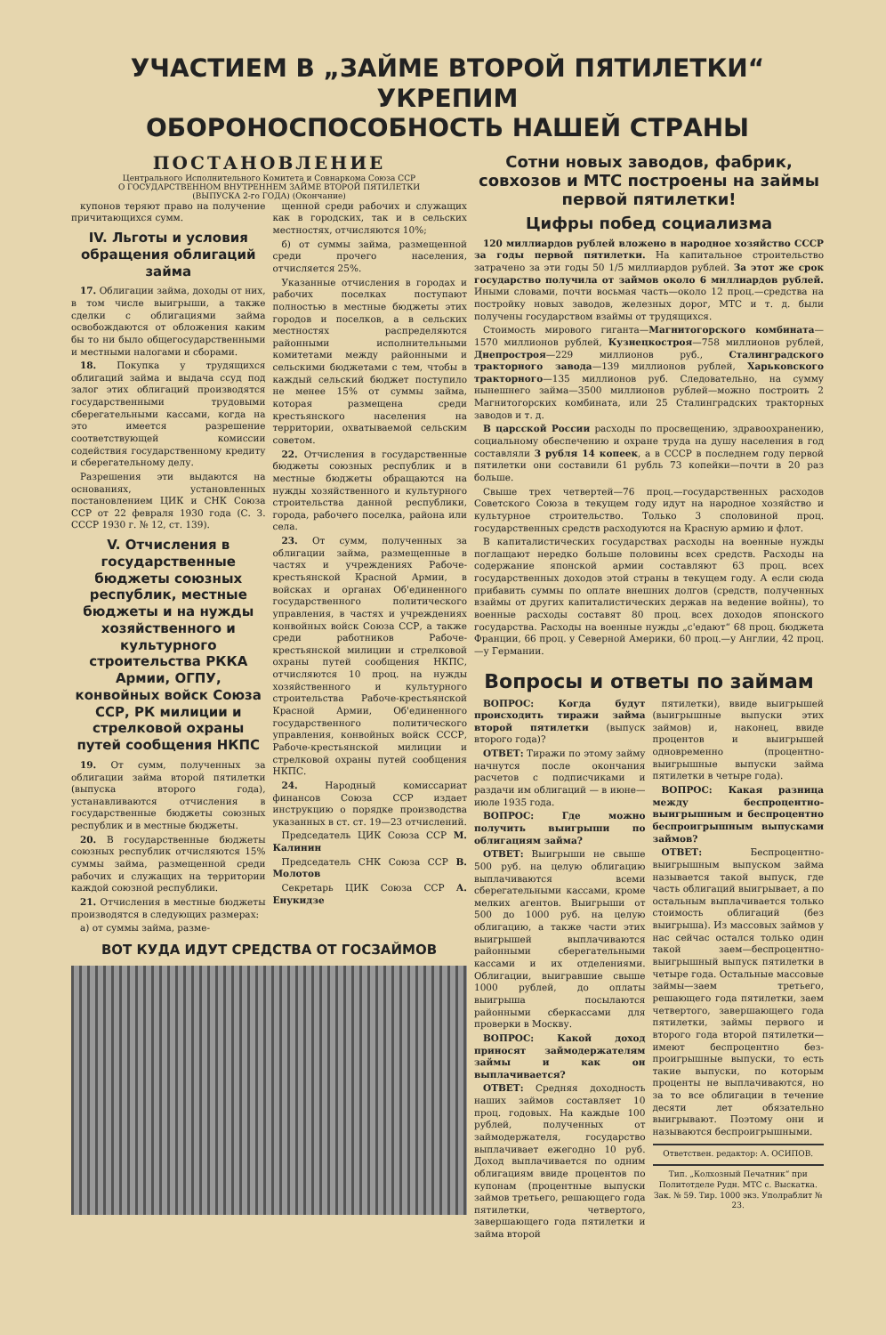УЧАСТИЕМ В „ЗАЙМЕ ВТОРОЙ ПЯТИЛЕТКИ“ УКРЕПИМ
ОБОРОНОСПОСОБНОСТЬ НАШЕЙ СТРАНЫ
ПОСТАНОВЛЕНИЕ
Центрального Исполнительного Комитета и Совнаркома Союза ССР
О ГОСУДАРСТВЕННОМ ВНУТРЕННЕМ ЗАЙМЕ ВТОРОЙ ПЯТИЛЕТКИ
(ВЫПУСКА 2-го ГОДА) (Окончание)
купонов теряют право на получение причитающихся сумм.
IV. Льготы и условия обращения облигаций займа
17. Облигации займа, доходы от них, в том числе выигрыши, а также сделки с облигациями займа освобождаются от обложения каким бы то ни было общегосударственными и местными налогами и сборами.
18. Покупка у трудящихся облигаций займа и выдача ссуд под залог этих облигаций производятся государственными трудовыми сберегательными кассами, когда на это имеется разрешение соответствующей комиссии содействия государственному кредиту и сберегательному делу.
Разрешения эти выдаются на основаниях, установленных постановлением ЦИК и СНК Союза ССР от 22 февраля 1930 года (С. З. СССР 1930 г. № 12, ст. 139).
V. Отчисления в государственные бюджеты союзных республик, местные бюджеты и на нужды хозяйственного и культурного строительства РККА Армии, ОГПУ, конвойных войск Союза ССР, РК милиции и стрелковой охраны путей сообщения НКПС
19. От сумм, полученных за облигации займа второй пятилетки (выпуска второго года), устанавливаются отчисления в государственные бюджеты союзных республик и в местные бюджеты.
20. В государственные бюджеты союзных республик отчисляются 15% суммы займа, размещенной среди рабочих и служащих на территории каждой союзной республики.
21. Отчисления в местные бюджеты производятся в следующих размерах:
а) от суммы займа, разме-
щенной среди рабочих и служащих как в городских, так и в сельских местностях, отчисляются 10%;
б) от суммы займа, размещенной среди прочего населения, отчисляется 25%.
Указанные отчисления в городах и рабочих поселках поступают полностью в местные бюджеты этих городов и поселков, а в сельских местностях распределяются районными исполнительными комитетами между районными и сельскими бюджетами с тем, чтобы в каждый сельский бюджет поступило не менее 15% от суммы займа, которая размещена среди крестьянского населения на территории, охватываемой сельским советом.
22. Отчисления в государственные бюджеты союзных республик и в местные бюджеты обращаются на нужды хозяйственного и культурного строительства данной республики, города, рабочего поселка, района или села.
23. От сумм, полученных за облигации займа, размещенные в частях и учреждениях Рабоче-крестьянской Красной Армии, в войсках и органах Об'единенного государственного политического управления, в частях и учреждениях конвойных войск Союза ССР, а также среди работников Рабоче-крестьянской милиции и стрелковой охраны путей сообщения НКПС, отчисляются 10 проц. на нужды хозяйственного и культурного строительства Рабоче-крестьянской Красной Армии, Об'единенного государственного политического управления, конвойных войск СССР, Рабоче-крестьянской милиции и стрелковой охраны путей сообщения НКПС.
24. Народный комиссариат финансов Союза ССР издает инструкцию о порядке производства указанных в ст. ст. 19—23 отчислений.
Председатель ЦИК Союза ССР М. Калинин
Председатель СНК Союза ССР В. Молотов
Секретарь ЦИК Союза ССР А. Енукидзе
ВОТ КУДА ИДУТ СРЕДСТВА ОТ ГОСЗАЙМОВ
Сотни новых заводов, фабрик, совхозов и МТС построены на займы первой пятилетки!
Цифры побед социализма
120 миллиардов рублей вложено в народное хозяйство СССР за годы первой пятилетки. На капитальное строительство затрачено за эти годы 50 1/5 миллиардов рублей. За этот же срок государство получила от займов около 6 миллиардов рублей. Иными словами, почти восьмая часть—около 12 проц.—средства на постройку новых заводов, железных дорог, МТС и т. д. были получены государством взаймы от трудящихся.
Стоимость мирового гиганта—Магнитогорского комбината—1570 миллионов рублей, Кузнецкостроя—758 миллионов рублей, Днепростроя—229 миллионов руб., Сталинградского тракторного завода—139 миллионов рублей, Харьковского тракторного—135 миллионов руб. Следовательно, на сумму нынешнего займа—3500 миллионов рублей—можно построить 2 Магнитогорских комбината, или 25 Сталинградских тракторных заводов и т. д.
В царсской России расходы по просвещению, здравоохранению, социальному обеспечению и охране труда на душу населения в год составляли 3 рубля 14 копеек, а в СССР в последнем году первой пятилетки они составили 61 рубль 73 копейки—почти в 20 раз больше.
Свыше трех четвертей—76 проц.—государственных расходов Советского Союза в текущем году идут на народное хозяйство и культурное строительство. Только 3 споловиной проц. государственных средств расходуются на Красную армию и флот.
В капиталистических государствах расходы на военные нужды поглащают нередко больше половины всех средств. Расходы на содержание японской армии составляют 63 проц. всех государственных доходов этой страны в текущем году. А если сюда прибавить суммы по оплате внешних долгов (средств, полученных взаймы от других капиталистических держав на ведение войны), то военные расходы составят 80 проц. всех доходов японского государства. Расходы на военные нужды „с'едают“ 68 проц. бюджета Франции, 66 проц. у Северной Америки, 60 проц.—у Англии, 42 проц.—у Германии.
Вопросы и ответы по займам
ВОПРОС: Когда будут происходить тиражи займа второй пятилетки (выпуск второго года)?
ОТВЕТ: Тиражи по этому займу начнутся после окончания расчетов с подписчиками и раздачи им облигаций — в июне—июле 1935 года.
ВОПРОС: Где можно получить выигрыши по облигациям займа?
ОТВЕТ: Выигрыши не свыше 500 руб. на целую облигацию выплачиваются всеми сберегательными кассами, кроме мелких агентов. Выигрыши от 500 до 1000 руб. на целую облигацию, а также части этих выигрышей выплачиваются районными сберегательными кассами и их отделениями. Облигации, выигравшие свыше 1000 рублей, до оплаты выигрыша посылаются районными сберкассами для проверки в Москву.
ВОПРОС: Какой доход приносят займодержателям займы и как он выплачивается?
ОТВЕТ: Средняя доходность наших займов составляет 10 проц. годовых. На каждые 100 рублей, полученных от займодержателя, государство выплачивает ежегодно 10 руб. Доход выплачивается по одним облигациям ввиде процентов по купонам (процентные выпуски займов третьего, решающего года пятилетки, четвертого, завершающего года пятилетки и займа второй
пятилетки), ввиде выигрышей (выигрышные выпуски этих займов) и, наконец, ввиде процентов и выигрышей одновременно (процентно-выигрышные выпуски займа пятилетки в четыре года).
ВОПРОС: Какая разница между беспроцентно-выигрышным и беспроцентно беспроигрышным выпусками займов?
ОТВЕТ: Беспроцентно-выигрышным выпуском займа называется такой выпуск, где часть облигаций выигрывает, а по остальным выплачивается только стоимость облигаций (без выигрыша). Из массовых займов у нас сейчас остался только один такой заем—беспроцентно-выигрышный выпуск пятилетки в четыре года. Остальные массовые займы—заем третьего, решающего года пятилетки, заем четвертого, завершающего года пятилетки, займы первого и второго года второй пятилетки—имеют беспроцентно без-проигрышные выпуски, то есть такие выпуски, по которым проценты не выплачиваются, но за то все облигации в течение десяти лет обязательно выигрывают. Поэтому они и называются беспроигрышными.
Ответствен. редактор: А. ОСИПОВ.
Тип. „Колхозный Печатник“ при Политотделе Рудн. МТС с. Выскатка. Зак. № 59. Тир. 1000 экз. Уполраблит № 23.